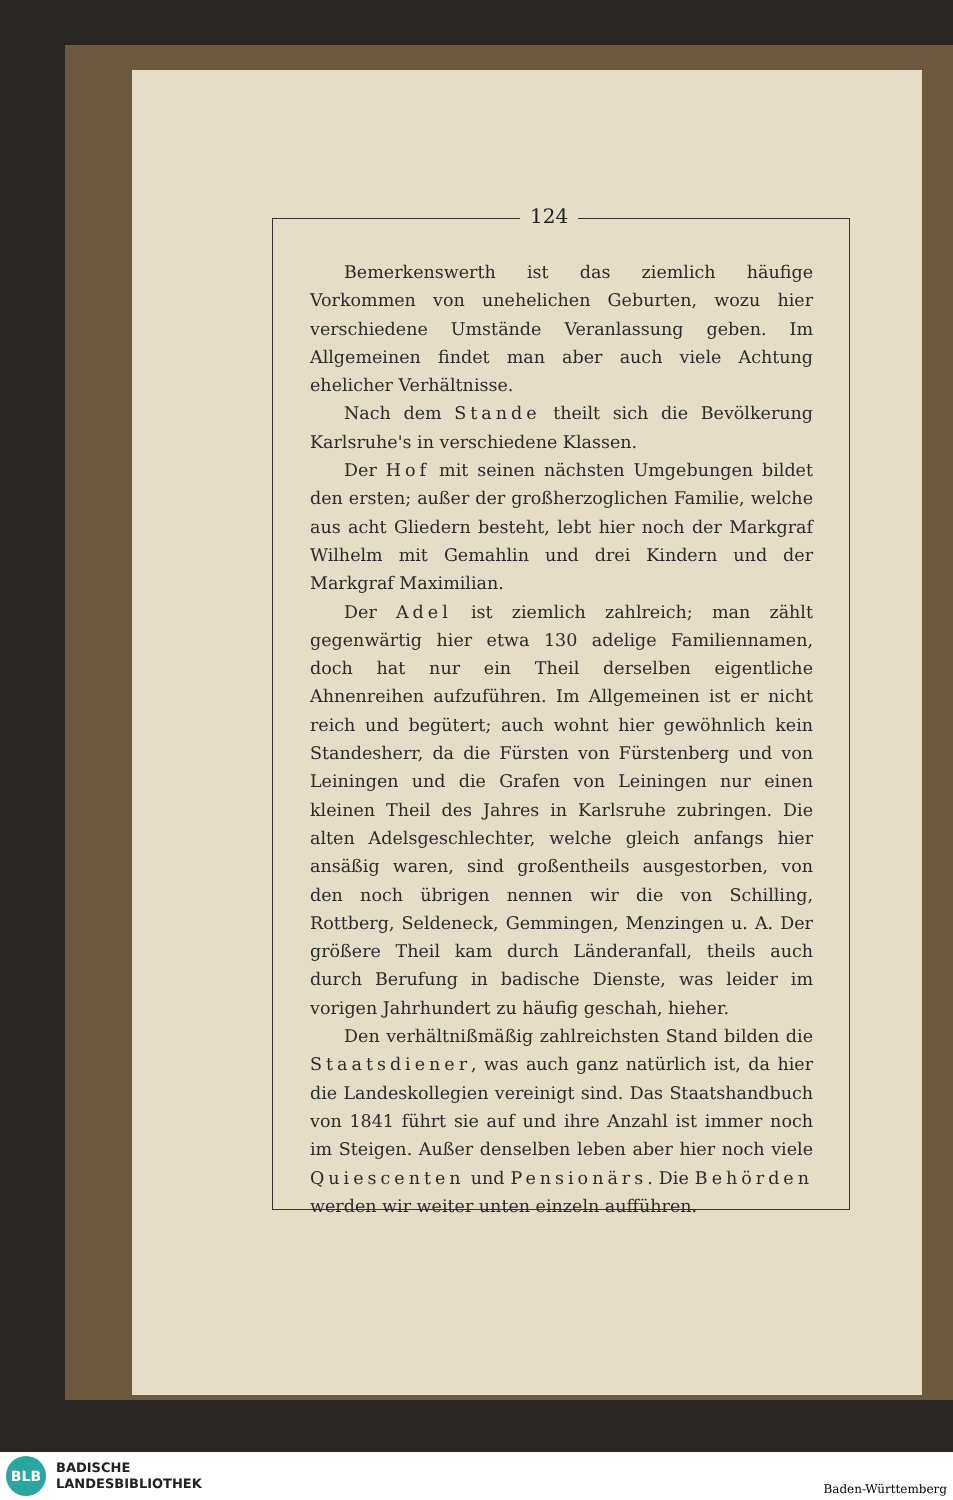124
Bemerkenswerth ist das ziemlich häufige Vorkommen von unehelichen Geburten, wozu hier verschiedene Umstände Veranlassung geben. Im Allgemeinen findet man aber auch viele Achtung ehelicher Verhältnisse.
Nach dem Stande theilt sich die Bevölkerung Karlsruhe's in verschiedene Klassen.
Der Hof mit seinen nächsten Umgebungen bildet den ersten; außer der großherzoglichen Familie, welche aus acht Gliedern besteht, lebt hier noch der Markgraf Wilhelm mit Gemahlin und drei Kindern und der Markgraf Maximilian.
Der Adel ist ziemlich zahlreich; man zählt gegenwärtig hier etwa 130 adelige Familiennamen, doch hat nur ein Theil derselben eigentliche Ahnenreihen aufzuführen. Im Allgemeinen ist er nicht reich und begütert; auch wohnt hier gewöhnlich kein Standesherr, da die Fürsten von Fürstenberg und von Leiningen und die Grafen von Leiningen nur einen kleinen Theil des Jahres in Karlsruhe zubringen. Die alten Adelsgeschlechter, welche gleich anfangs hier ansäßig waren, sind großentheils ausgestorben, von den noch übrigen nennen wir die von Schilling, Rottberg, Seldeneck, Gemmingen, Menzingen u. A. Der größere Theil kam durch Länderanfall, theils auch durch Berufung in badische Dienste, was leider im vorigen Jahrhundert zu häufig geschah, hieher.
Den verhältnißmäßig zahlreichsten Stand bilden die Staatsdiener, was auch ganz natürlich ist, da hier die Landeskollegien vereinigt sind. Das Staatshandbuch von 1841 führt sie auf und ihre Anzahl ist immer noch im Steigen. Außer denselben leben aber hier noch viele Quiescenten und Pensionärs. Die Behörden werden wir weiter unten einzeln aufführen.
BLB
BADISCHE
LANDESBIBLIOTHEK
Baden-Württemberg